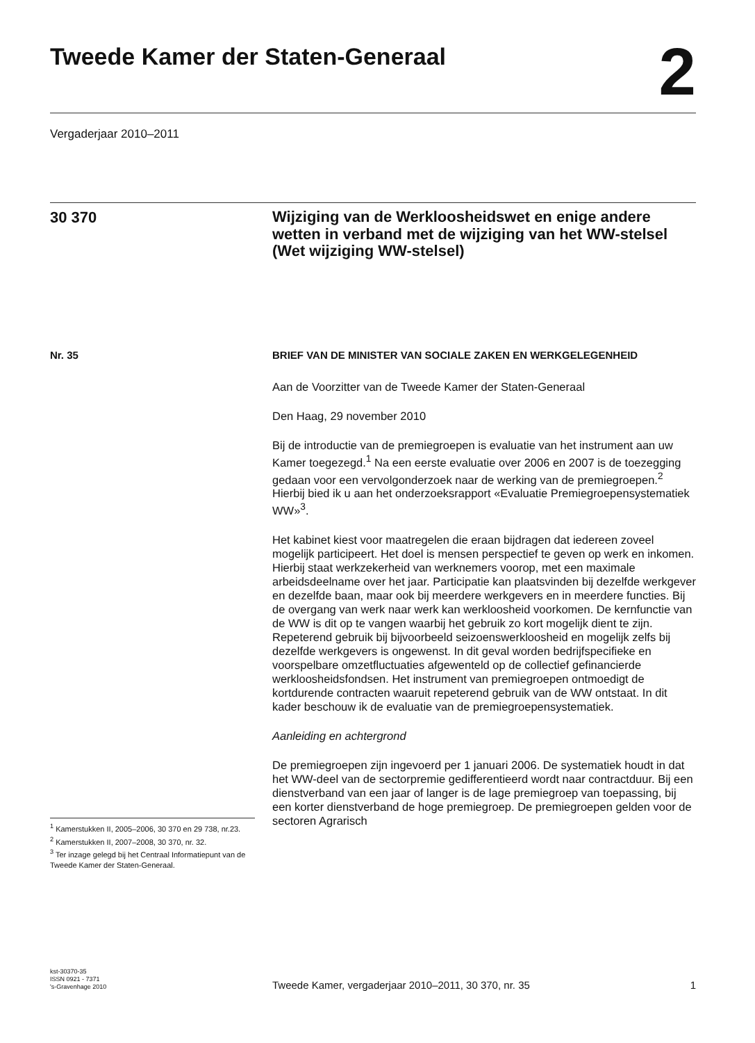Tweede Kamer der Staten-Generaal
2
Vergaderjaar 2010–2011
30 370
Wijziging van de Werkloosheidswet en enige andere wetten in verband met de wijziging van het WW-stelsel (Wet wijziging WW-stelsel)
Nr. 35
<sup>1</sup> Kamerstukken II, 2005–2006, 30 370 en 29 738, nr.23.
<sup>2</sup> Kamerstukken II, 2007–2008, 30 370, nr. 32.
<sup>3</sup> Ter inzage gelegd bij het Centraal Informatiepunt van de Tweede Kamer der Staten-Generaal.
BRIEF VAN DE MINISTER VAN SOCIALE ZAKEN EN WERKGELEGENHEID
Aan de Voorzitter van de Tweede Kamer der Staten-Generaal
Den Haag, 29 november 2010
Bij de introductie van de premiegroepen is evaluatie van het instrument aan uw Kamer toegezegd.<sup>1</sup> Na een eerste evaluatie over 2006 en 2007 is de toezegging gedaan voor een vervolgonderzoek naar de werking van de premiegroepen.<sup>2</sup> Hierbij bied ik u aan het onderzoeksrapport «Evaluatie Premiegroepensystematiek WW»<sup>3</sup>.
Het kabinet kiest voor maatregelen die eraan bijdragen dat iedereen zoveel mogelijk participeert. Het doel is mensen perspectief te geven op werk en inkomen. Hierbij staat werkzekerheid van werknemers voorop, met een maximale arbeidsdeelname over het jaar. Participatie kan plaatsvinden bij dezelfde werkgever en dezelfde baan, maar ook bij meerdere werkgevers en in meerdere functies. Bij de overgang van werk naar werk kan werkloosheid voorkomen. De kernfunctie van de WW is dit op te vangen waarbij het gebruik zo kort mogelijk dient te zijn. Repeterend gebruik bij bijvoorbeeld seizoenswerkloosheid en mogelijk zelfs bij dezelfde werkgevers is ongewenst. In dit geval worden bedrijfspecifieke en voorspelbare omzetfluctuaties afgewenteld op de collectief gefinancierde werkloosheidsfondsen. Het instrument van premiegroepen ontmoedigt de kortdurende contracten waaruit repeterend gebruik van de WW ontstaat. In dit kader beschouw ik de evaluatie van de premiegroepensystematiek.
Aanleiding en achtergrond
De premiegroepen zijn ingevoerd per 1 januari 2006. De systematiek houdt in dat het WW-deel van de sectorpremie gedifferentieerd wordt naar contractduur. Bij een dienstverband van een jaar of langer is de lage premiegroep van toepassing, bij een korter dienstverband de hoge premiegroep. De premiegroepen gelden voor de sectoren Agrarisch
kst-30370-35
ISSN 0921 - 7371
's-Gravenhage 2010
Tweede Kamer, vergaderjaar 2010–2011, 30 370, nr. 35
1